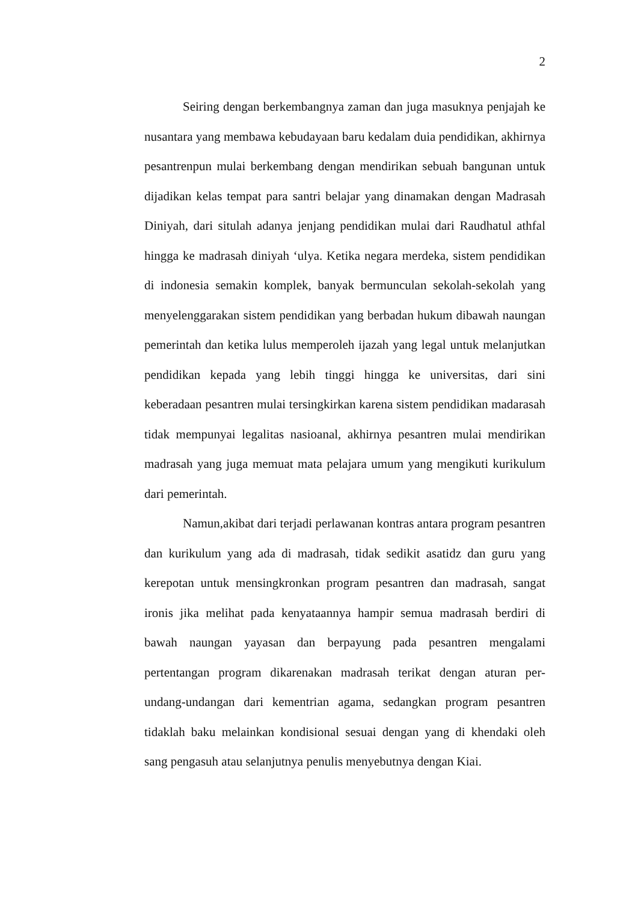2
Seiring dengan berkembangnya zaman dan juga masuknya penjajah ke nusantara yang membawa kebudayaan baru kedalam duia pendidikan, akhirnya pesantrenpun mulai berkembang dengan mendirikan sebuah bangunan untuk dijadikan kelas tempat para santri belajar yang dinamakan dengan Madrasah Diniyah, dari situlah adanya jenjang pendidikan mulai dari Raudhatul athfal hingga ke madrasah diniyah ‘ulya. Ketika negara merdeka, sistem pendidikan di indonesia semakin komplek, banyak bermunculan sekolah-sekolah yang menyelenggarakan sistem pendidikan yang berbadan hukum dibawah naungan pemerintah dan ketika lulus memperoleh ijazah yang legal untuk melanjutkan pendidikan kepada yang lebih tinggi hingga ke universitas, dari sini keberadaan pesantren mulai tersingkirkan karena sistem pendidikan madarasah tidak mempunyai legalitas nasioanal, akhirnya pesantren mulai mendirikan madrasah yang juga memuat mata pelajara umum yang mengikuti kurikulum dari pemerintah.
Namun,akibat dari terjadi perlawanan kontras antara program pesantren dan kurikulum yang ada di madrasah, tidak sedikit asatidz dan guru yang kerepotan untuk mensingkronkan program pesantren dan madrasah, sangat ironis jika melihat pada kenyataannya hampir semua madrasah berdiri di bawah naungan yayasan dan berpayung pada pesantren mengalami pertentangan program dikarenakan madrasah terikat dengan aturan per-undang-undangan dari kementrian agama, sedangkan program pesantren tidaklah baku melainkan kondisional sesuai dengan yang di khendaki oleh sang pengasuh atau selanjutnya penulis menyebutnya dengan Kiai.